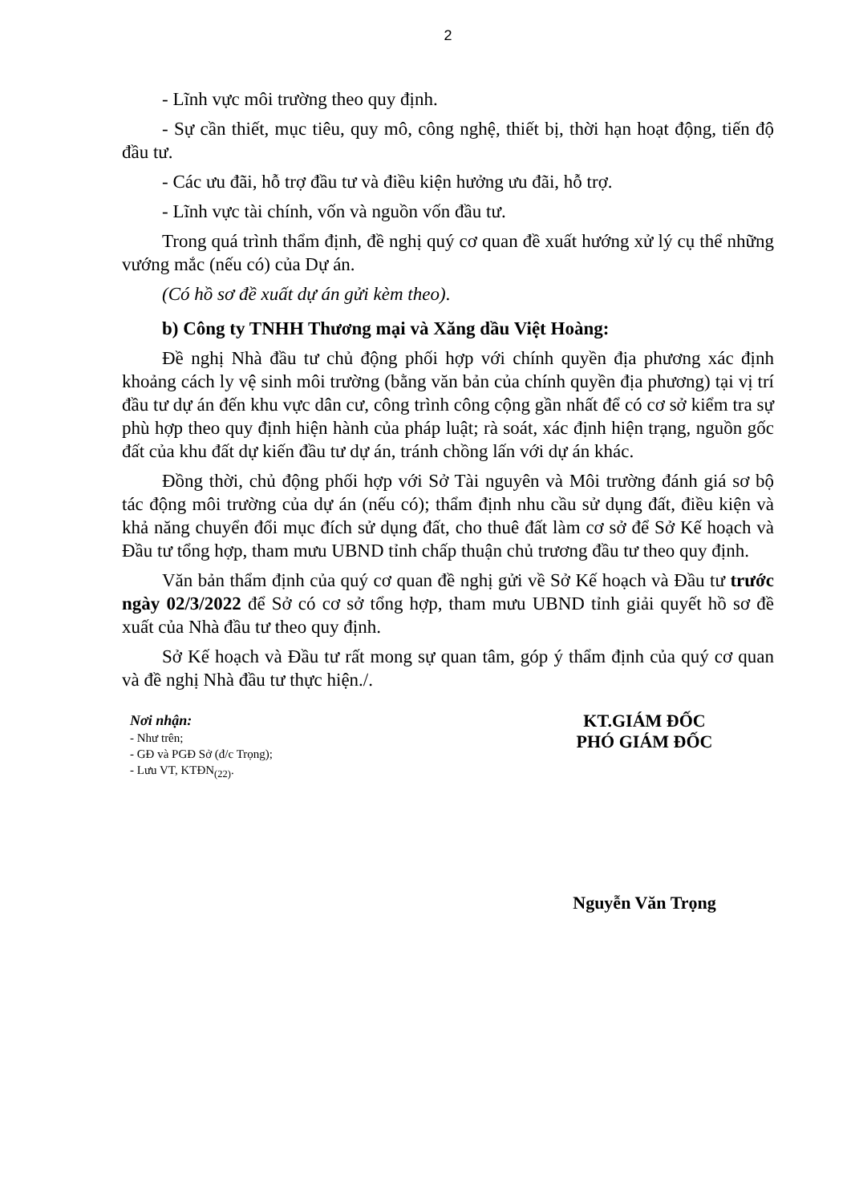2
- Lĩnh vực môi trường theo quy định.
- Sự cần thiết, mục tiêu, quy mô, công nghệ, thiết bị, thời hạn hoạt động, tiến độ đầu tư.
- Các ưu đãi, hỗ trợ đầu tư và điều kiện hưởng ưu đãi, hỗ trợ.
- Lĩnh vực tài chính, vốn và nguồn vốn đầu tư.
Trong quá trình thẩm định, đề nghị quý cơ quan đề xuất hướng xử lý cụ thể những vướng mắc (nếu có) của Dự án.
(Có hồ sơ đề xuất dự án gửi kèm theo).
b) Công ty TNHH Thương mại và Xăng dầu Việt Hoàng:
Đề nghị Nhà đầu tư chủ động phối hợp với chính quyền địa phương xác định khoảng cách ly vệ sinh môi trường (bằng văn bản của chính quyền địa phương) tại vị trí đầu tư dự án đến khu vực dân cư, công trình công cộng gần nhất để có cơ sở kiểm tra sự phù hợp theo quy định hiện hành của pháp luật; rà soát, xác định hiện trạng, nguồn gốc đất của khu đất dự kiến đầu tư dự án, tránh chồng lấn với dự án khác.
Đồng thời, chủ động phối hợp với Sở Tài nguyên và Môi trường đánh giá sơ bộ tác động môi trường của dự án (nếu có); thẩm định nhu cầu sử dụng đất, điều kiện và khả năng chuyển đổi mục đích sử dụng đất, cho thuê đất làm cơ sở để Sở Kế hoạch và Đầu tư tổng hợp, tham mưu UBND tỉnh chấp thuận chủ trương đầu tư theo quy định.
Văn bản thẩm định của quý cơ quan đề nghị gửi về Sở Kế hoạch và Đầu tư trước ngày 02/3/2022 để Sở có cơ sở tổng hợp, tham mưu UBND tỉnh giải quyết hồ sơ đề xuất của Nhà đầu tư theo quy định.
Sở Kế hoạch và Đầu tư rất mong sự quan tâm, góp ý thẩm định của quý cơ quan và đề nghị Nhà đầu tư thực hiện./.
Nơi nhận:
- Như trên;
- GĐ và PGĐ Sở (đ/c Trọng);
- Lưu VT, KTĐN<sub>(22)</sub>.
KT.GIÁM ĐỐC
PHÓ GIÁM ĐỐC
Nguyễn Văn Trọng